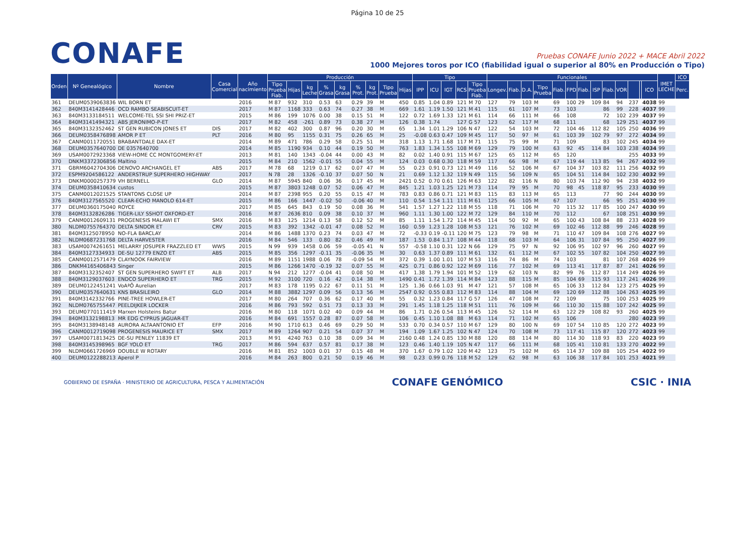Página 10 de 25
CONAFE
Pruebas CONAFE Junio 2022 + MACE Abril 2022
1000 Mejores toros por ICO (fiabilidad igual o superior al 80% en Producción o Tipo)
| Orden | Nº Genealógico | Nombre | Casa Comercial | Año nacimiento | Producción | | | | | | | | | Tipo | | | | | Funcionales | | | | | | | | | | | | | IMET LECHE | ICO |
| --- | --- | --- | --- | --- | --- | --- | --- | --- | --- | --- | --- | --- | --- | --- | --- | --- | --- | --- | --- | --- | --- | --- | --- | --- | --- | --- | --- | --- | --- | --- | --- | --- | --- |
| | | | | | Tipo Prueba Fiab. | Hijas | kg Leche | % Grasa | kg Grasa | % Prot. | kg Prot. | Tipo Prueba | Hijas | IPP | ICU | IGT | RCS | Tipo Prueba Fiab. | Longev. | Fiab. | D.A. | Tipo Prueba | Fiab. | FPD | Fiab. | ISP | Fiab. | VOR | | | ICO | | Perc. |
| 361 | DEUM0539063836 | WIL BORN ET | | 2016 | M 87 | 932 | 310 | 0.53 | 63 | 0.29 | 39 | M | 450 | 0.85 | 1.04 | 0.89 | 121 | M 70 | 127 | 79 | 103 | M | 69 | 100 | 29 | 109 | 84 | 94 | 237 | | 4038 | 99 | |
| 362 | 840M3141428446 | OCD RAMBO SEABISCUIT-ET | | 2017 | M 87 | 1168 | 333 | 0.63 | 74 | 0.27 | 38 | M | 669 | 1.61 | 1.19 | 1.50 | 121 | M 41 | 115 | 61 | 107 | M | 73 | 103 | | | 86 | 99 | 228 | | 4037 | 99 | |
| 363 | 840M3133184511 | WELCOME-TEL SSI SHI PRIZ-ET | | 2015 | M 86 | 199 | 1076 | 0.00 | 38 | 0.15 | 51 | M | 122 | 0.72 | 1.69 | 1.33 | 121 | M 61 | 114 | 66 | 111 | M | 66 | 108 | | | 72 | 102 | 239 | | 4037 | 99 | |
| 364 | 840M3141494321 | ABS JERONIMO-P-ET | | 2017 | M 82 | 458 | -261 | 0.89 | 73 | 0.38 | 27 | M | 126 | 0.38 | 1.74 | | 127 | G 57 | 123 | 62 | 117 | M | 68 | 111 | | | 68 | 129 | 251 | | 4037 | 99 | |
| 365 | 840M3132352462 | ST GEN RUBICON JONES ET | DIS | 2017 | M 82 | 402 | 300 | 0.87 | 96 | 0.20 | 30 | M | 65 | 1.34 | 1.01 | 1.29 | 106 | N 47 | 122 | 54 | 103 | M | 72 | 104 | 46 | 112 | 82 | 105 | 250 | | 4036 | 99 | |
| 366 | DEUM0358476898 | AMOR P ET | PLT | 2016 | M 80 | 95 | 1155 | 0.31 | 75 | 0.26 | 65 | M | 25 | -0.08 | 0.63 | 0.47 | 109 | M 45 | 117 | 50 | 97 | M | 61 | 103 | 39 | 102 | 79 | 97 | 272 | | 4034 | 99 | |
| 367 | CANM0011720551 | BRABANTDALE DAX-ET | | 2014 | M 89 | 471 | 786 | 0.29 | 58 | 0.25 | 51 | M | 318 | 1.13 | 1.71 | 1.68 | 117 | M 71 | 115 | 75 | 99 | M | 71 | 109 | | | 83 | 102 | 245 | | 4034 | 99 | |
| 368 | DEUM0357640700 | DE 0357640700 | | 2014 | M 85 | 1190 | 934 | 0.10 | 44 | 0.19 | 50 | M | 763 | 1.83 | 1.34 | 1.55 | 108 | M 69 | 129 | 79 | 100 | M | 63 | 92 | 45 | 114 | 84 | 103 | 238 | | 4034 | 99 | |
| 369 | USAM0072923368 | VIEW-HOME CC MONTGOMERY-ET | | 2013 | M 81 | 140 | 1343 | -0.04 | 44 | 0.00 | 43 | M | 82 | 0.02 | 1.40 | 0.91 | 115 | M 67 | 125 | 65 | 112 | M | 65 | 120 | | | | | 255 | | 4033 | 99 | |
| 370 | DNKM3372306856 | Maltino | | 2015 | M 84 | 210 | 1562 | -0.01 | 55 | 0.04 | 55 | M | 124 | 0.03 | 0.68 | 0.30 | 118 | M 59 | 117 | 66 | 98 | M | 67 | 119 | 44 | 113 | 85 | 94 | 267 | | 4032 | 99 | |
| 371 | GBRM6042704306 | DENOVO ARCHANGEL ET | ABS | 2017 | M 78 | 68 | 1219 | 0.17 | 62 | 0.07 | 47 | M | 55 | 0.23 | 0.91 | 0.73 | 121 | M 49 | 116 | 52 | 106 | M | 67 | 104 | 37 | 103 | 82 | 111 | 256 | | 4032 | 99 | |
| 372 | ESPM9204586122 | ANDERSTRUP SUPERHERO HIGHWAY | | 2017 | N 78 | 28 | 1326 | -0.10 | 37 | 0.07 | 50 | N | 21 | 0.69 | 1.12 | 1.32 | 119 | N 49 | 115 | 56 | 109 | N | 65 | 104 | 51 | 114 | 84 | 102 | 230 | | 4032 | 99 | |
| 373 | DNKM0000257379 | VH BERNELL | GLO | 2014 | M 87 | 5945 | 840 | 0.06 | 36 | 0.17 | 45 | M | 2421 | 0.52 | 0.70 | 0.61 | 126 | M 63 | 122 | 82 | 116 | N | 80 | 103 | 74 | 112 | 90 | 94 | 238 | | 4032 | 99 | |
| 374 | DEUM0358410634 | custos | | 2015 | M 87 | 3803 | 1248 | 0.07 | 52 | 0.06 | 47 | M | 845 | 1.21 | 1.03 | 1.25 | 121 | M 73 | 114 | 79 | 95 | M | 70 | 98 | 45 | 118 | 87 | 95 | 233 | | 4030 | 99 | |
| 375 | CANM0012021525 | STANTONS CLOSE UP | | 2014 | M 87 | 2398 | 955 | 0.20 | 55 | 0.15 | 47 | M | 783 | 0.83 | 0.86 | 0.71 | 121 | M 83 | 115 | 83 | 113 | M | 65 | 113 | | | 77 | 90 | 244 | | 4030 | 99 | |
| 376 | 840M3127565520 | CLEAR-ECHO MANOLO 614-ET | | 2015 | M 86 | 166 | 1447 | -0.02 | 50 | -0.06 | 40 | M | 110 | 0.54 | 1.54 | 1.11 | 111 | M 61 | 125 | 66 | 105 | M | 67 | 107 | | | 66 | 95 | 251 | | 4030 | 99 | |
| 377 | DEUM0360175040 | ROYCE | | 2017 | M 85 | 645 | 843 | 0.19 | 50 | 0.08 | 36 | M | 541 | 1.57 | 1.27 | 1.22 | 118 | M 55 | 118 | 71 | 106 | M | 70 | 115 | 32 | 117 | 85 | 100 | 247 | | 4030 | 99 | |
| 378 | 840M3132826286 | TIGER-LILY SSHOT OXFORD-ET | | 2016 | M 87 | 2636 | 810 | 0.09 | 38 | 0.10 | 37 | M | 960 | 1.11 | 1.30 | 1.00 | 122 | M 72 | 129 | 84 | 110 | M | 70 | 112 | | | 67 | 108 | 251 | | 4030 | 99 | |
| 379 | CANM0012609131 | PROGENESIS MALAWI ET | SMX | 2016 | M 83 | 125 | 1214 | 0.13 | 58 | 0.12 | 52 | M | 85 | 1.11 | 1.54 | 1.72 | 114 | M 45 | 114 | 50 | 92 | M | 65 | 100 | 43 | 108 | 84 | 88 | 233 | | 4028 | 99 | |
| 380 | NLDM0755764370 | DELTA SINDOR ET | CRV | 2015 | M 83 | 392 | 1342 | -0.01 | 47 | 0.08 | 52 | M | 160 | 0.59 | 1.23 | 1.28 | 108 | M 53 | 121 | 76 | 102 | M | 69 | 102 | 46 | 112 | 88 | 99 | 246 | | 4028 | 99 | |
| 381 | 840M3125078950 | NO-FLA BARCLAY | | 2014 | M 86 | 1488 | 1370 | 0.23 | 74 | 0.03 | 47 | M | 72 | -0.33 | 0.19 | -0.11 | 120 | M 75 | 123 | 79 | 98 | M | 71 | 110 | 47 | 109 | 84 | 108 | 276 | | 4027 | 99 | |
| 382 | NLDM0687231768 | DELTA HARVESTER | | 2016 | M 84 | 546 | 133 | 0.80 | 82 | 0.46 | 49 | M | 187 | 1.53 | 0.84 | 1.17 | 108 | M 44 | 118 | 68 | 103 | M | 64 | 106 | 31 | 107 | 84 | 95 | 250 | | 4027 | 99 | |
| 383 | USAM0074261651 | MELARRY JOSUPER FRAZZLED ET | WWS | 2015 | N 99 | 939 | 1458 | 0.06 | 59 | -0.05 | 41 | N | 557 | -0.58 | 1.10 | 0.31 | 122 | N 66 | 129 | 75 | 97 | N | 92 | 106 | 95 | 102 | 97 | 96 | 260 | | 4027 | 99 | |
| 384 | 840M3127334933 | DE-SU 12779 ENZO ET | ABS | 2015 | M 85 | 356 | 1297 | -0.11 | 35 | -0.06 | 35 | M | 30 | 0.63 | 1.37 | 0.89 | 111 | M 61 | 132 | 61 | 112 | M | 67 | 102 | 55 | 107 | 82 | 104 | 250 | | 4027 | 99 | |
| 385 | CANM0012571479 | CLAYNOOK FAIRVIEW | | 2016 | M 89 | 1151 | 1988 | 0.06 | 78 | -0.09 | 54 | M | 372 | 0.39 | 1.00 | 1.01 | 107 | M 53 | 116 | 74 | 86 | M | 74 | 103 | | | 81 | 107 | 268 | | 4026 | 99 | |
| 386 | DNKM4165406843 | Singer | | 2015 | M 86 | 1266 | 1470 | -0.19 | 32 | 0.07 | 55 | M | 425 | 0.71 | 0.86 | 0.92 | 122 | M 69 | 116 | 77 | 102 | M | 69 | 113 | 41 | 117 | 87 | 87 | 241 | | 4026 | 99 | |
| 387 | 840M3132352407 | ST GEN SUPERHERO SWIFT ET | ALB | 2017 | N 94 | 212 | 1277 | -0.04 | 41 | 0.08 | 50 | M | 417 | 1.38 | 1.79 | 1.94 | 101 | M 52 | 119 | 62 | 103 | N | 82 | 99 | 76 | 112 | 87 | 114 | 249 | | 4026 | 99 | |
| 388 | 840M3129037603 | ENDCO SUPERHERO ET | TRG | 2015 | M 92 | 3100 | 720 | 0.16 | 42 | 0.14 | 38 | M | 1490 | 0.41 | 1.72 | 1.39 | 114 | M 84 | 123 | 88 | 115 | M | 85 | 104 | 69 | 115 | 93 | 117 | 241 | | 4026 | 99 | |
| 389 | DEUM0122451241 | VoAªÔ Aurelian | | 2017 | M 83 | 178 | 1195 | 0.22 | 67 | 0.11 | 51 | M | 125 | 1.36 | 0.66 | 1.03 | 91 | M 47 | 121 | 57 | 108 | M | 65 | 106 | 33 | 112 | 84 | 123 | 275 | | 4025 | 99 | |
| 390 | DEUM0357640631 | KNS BRASILEIRO | GLO | 2014 | M 88 | 3882 | 1297 | 0.09 | 56 | 0.13 | 56 | M | 2547 | 0.92 | 0.55 | 0.83 | 112 | M 83 | 114 | 88 | 104 | M | 69 | 120 | 69 | 112 | 88 | 104 | 263 | | 4025 | 99 | |
| 391 | 840M3142332766 | PINE-TREE HOWLER-ET | | 2017 | M 80 | 264 | 707 | 0.36 | 62 | 0.17 | 40 | M | 55 | 0.32 | 1.23 | 0.84 | 117 | G 57 | 126 | 47 | 108 | M | 72 | 109 | | | 75 | 100 | 253 | | 4025 | 99 | |
| 392 | NLDM0765755447 | PEELDIJKER LOCKER | | 2016 | M 86 | 793 | 592 | 0.51 | 73 | 0.13 | 33 | M | 291 | 1.45 | 1.18 | 1.25 | 118 | M 51 | 111 | 76 | 109 | M | 66 | 110 | 30 | 115 | 88 | 107 | 242 | | 4025 | 99 | |
| 393 | DEUM0770111419 | Marxen Holsteins Batur | | 2016 | M 80 | 118 | 1071 | 0.02 | 40 | 0.09 | 44 | M | 86 | 1.71 | 0.26 | 0.54 | 113 | M 45 | 126 | 52 | 114 | M | 63 | 122 | 29 | 108 | 82 | 93 | 260 | | 4025 | 99 | |
| 394 | 840M3132198813 | MR EDG CYPRUS JAGUAR-ET | | 2016 | M 84 | 691 | 1557 | 0.28 | 87 | 0.07 | 58 | M | 106 | 0.45 | 1.10 | 1.08 | 88 | M 63 | 114 | 71 | 102 | M | 65 | 106 | | | | | 280 | | 4023 | 99 | |
| 395 | 840M3138948148 | AURORA ALTAANTONIO ET | EFP | 2016 | M 90 | 1710 | 613 | 0.46 | 69 | 0.29 | 50 | M | 533 | 0.70 | 0.34 | 0.57 | 110 | M 67 | 129 | 80 | 100 | N | 69 | 107 | 54 | 110 | 85 | 120 | 272 | | 4023 | 99 | |
| 396 | CANM0012719098 | PROGENESIS MAURICE ET | SMX | 2017 | M 89 | 1264 | 907 | 0.21 | 54 | 0.07 | 37 | M | 194 | 1.09 | 1.67 | 1.25 | 102 | N 47 | 124 | 70 | 108 | M | 73 | 117 | 41 | 115 | 87 | 120 | 272 | | 4023 | 99 | |
| 397 | USAM0071813425 | DE-SU PENLEY 11839 ET | | 2013 | M 91 | 4240 | 763 | 0.10 | 38 | 0.09 | 34 | M | 2160 | 0.48 | 1.24 | 0.85 | 130 | M 88 | 120 | 88 | 114 | M | 80 | 114 | 30 | 118 | 93 | 83 | 220 | | 4023 | 99 | |
| 398 | 840M3145398965 | BGF YOLO ET | TRG | 2017 | M 86 | 594 | 637 | 0.57 | 81 | 0.17 | 38 | M | 123 | 0.46 | 1.40 | 1.19 | 105 | N 47 | 117 | 66 | 111 | M | 68 | 105 | 41 | 110 | 81 | 133 | 270 | | 4022 | 99 | |
| 399 | NLDM0661726969 | DOUBLE W ROTARY | | 2016 | M 81 | 852 | 1003 | 0.01 | 37 | 0.15 | 48 | M | 370 | 1.67 | 0.79 | 1.02 | 120 | M 42 | 123 | 75 | 102 | M | 65 | 114 | 37 | 109 | 88 | 105 | 254 | | 4022 | 99 | |
| 400 | DEUM0122288213 | Aperol P | | 2016 | M 84 | 263 | 800 | 0.21 | 50 | 0.19 | 46 | M | 98 | 0.23 | 0.99 | 0.76 | 118 | M 52 | 129 | 62 | 98 | M | 63 | 106 | 38 | 117 | 84 | 101 | 253 | | 4021 | 99 | |
GOBIERNO DE ESPAÑA · MINISTERIO DE AGRICULTURA, PESCA Y ALIMENTACIÓN CONAFE GENÓMICO CSIC · INIA